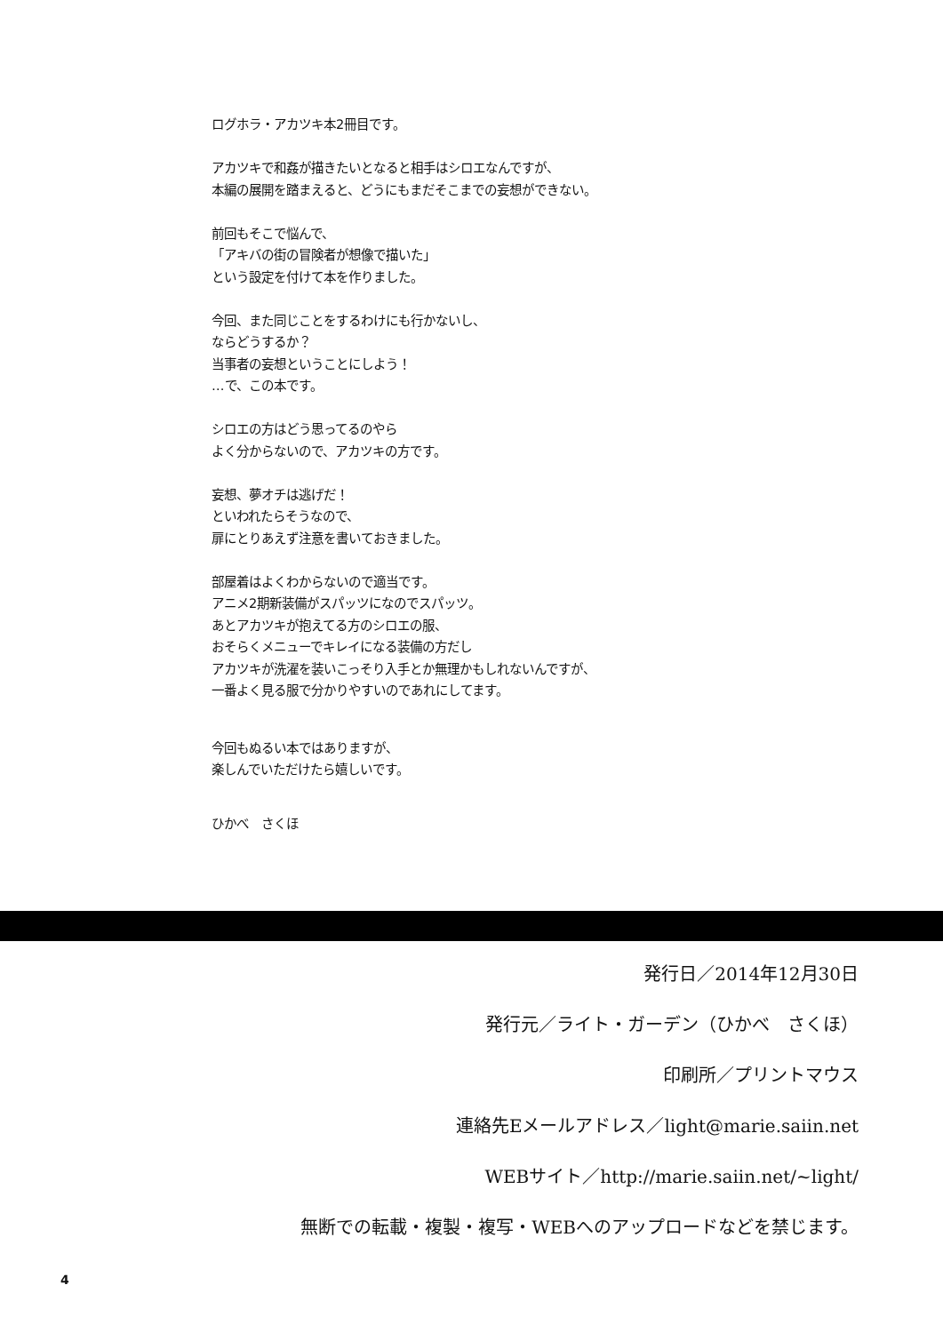ログホラ・アカツキ本2冊目です。
アカツキで和姦が描きたいとなると相手はシロエなんですが、
本編の展開を踏まえると、どうにもまだそこまでの妄想ができない。
前回もそこで悩んで、
「アキバの街の冒険者が想像で描いた」
という設定を付けて本を作りました。
今回、また同じことをするわけにも行かないし、
ならどうするか？
当事者の妄想ということにしよう！
…で、この本です。
シロエの方はどう思ってるのやら
よく分からないので、アカツキの方です。
妄想、夢オチは逃げだ！
といわれたらそうなので、
扉にとりあえず注意を書いておきました。
部屋着はよくわからないので適当です。
アニメ2期新装備がスパッツになのでスパッツ。
あとアカツキが抱えてる方のシロエの服、
おそらくメニューでキレイになる装備の方だし
アカツキが洗濯を装いこっそり入手とか無理かもしれないんですが、
一番よく見る服で分かりやすいのであれにしてます。
今回もぬるい本ではありますが、
楽しんでいただけたら嬉しいです。
ひかべ　さくほ
発行日／2014年12月30日
発行元／ライト・ガーデン（ひかべ　さくほ）
印刷所／プリントマウス
連絡先Eメールアドレス／light@marie.saiin.net
WEBサイト／http://marie.saiin.net/~light/
無断での転載・複製・複写・WEBへのアップロードなどを禁じます。
4